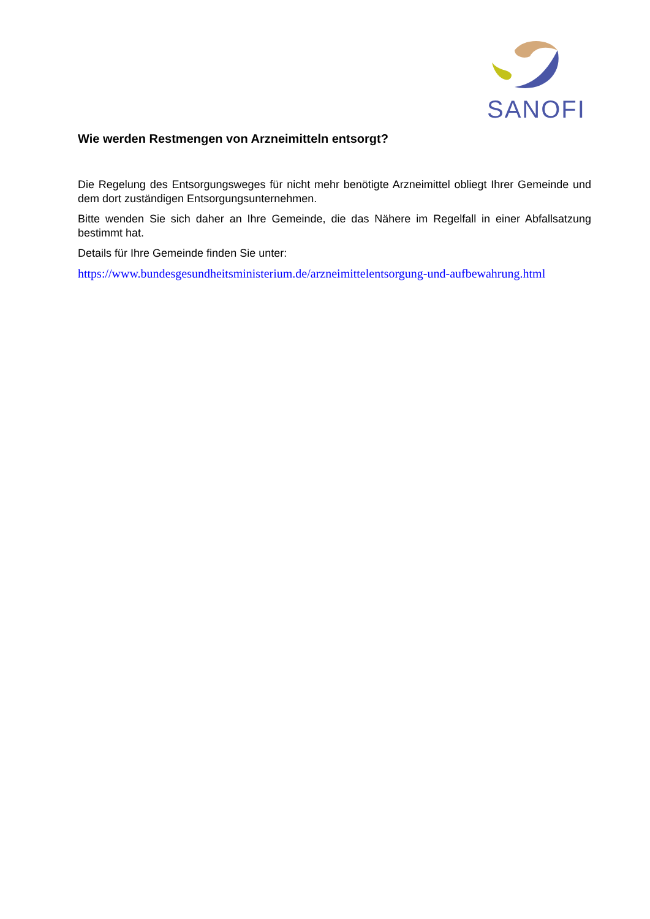SANOFI
Wie werden Restmengen von Arzneimitteln entsorgt?
Die Regelung des Entsorgungsweges für nicht mehr benötigte Arzneimittel obliegt Ihrer Gemeinde und dem dort zuständigen Entsorgungsunternehmen.
Bitte wenden Sie sich daher an Ihre Gemeinde, die das Nähere im Regelfall in einer Abfallsatzung bestimmt hat.
Details für Ihre Gemeinde finden Sie unter:
https://www.bundesgesundheitsministerium.de/arzneimittelentsorgung-und-aufbewahrung.html